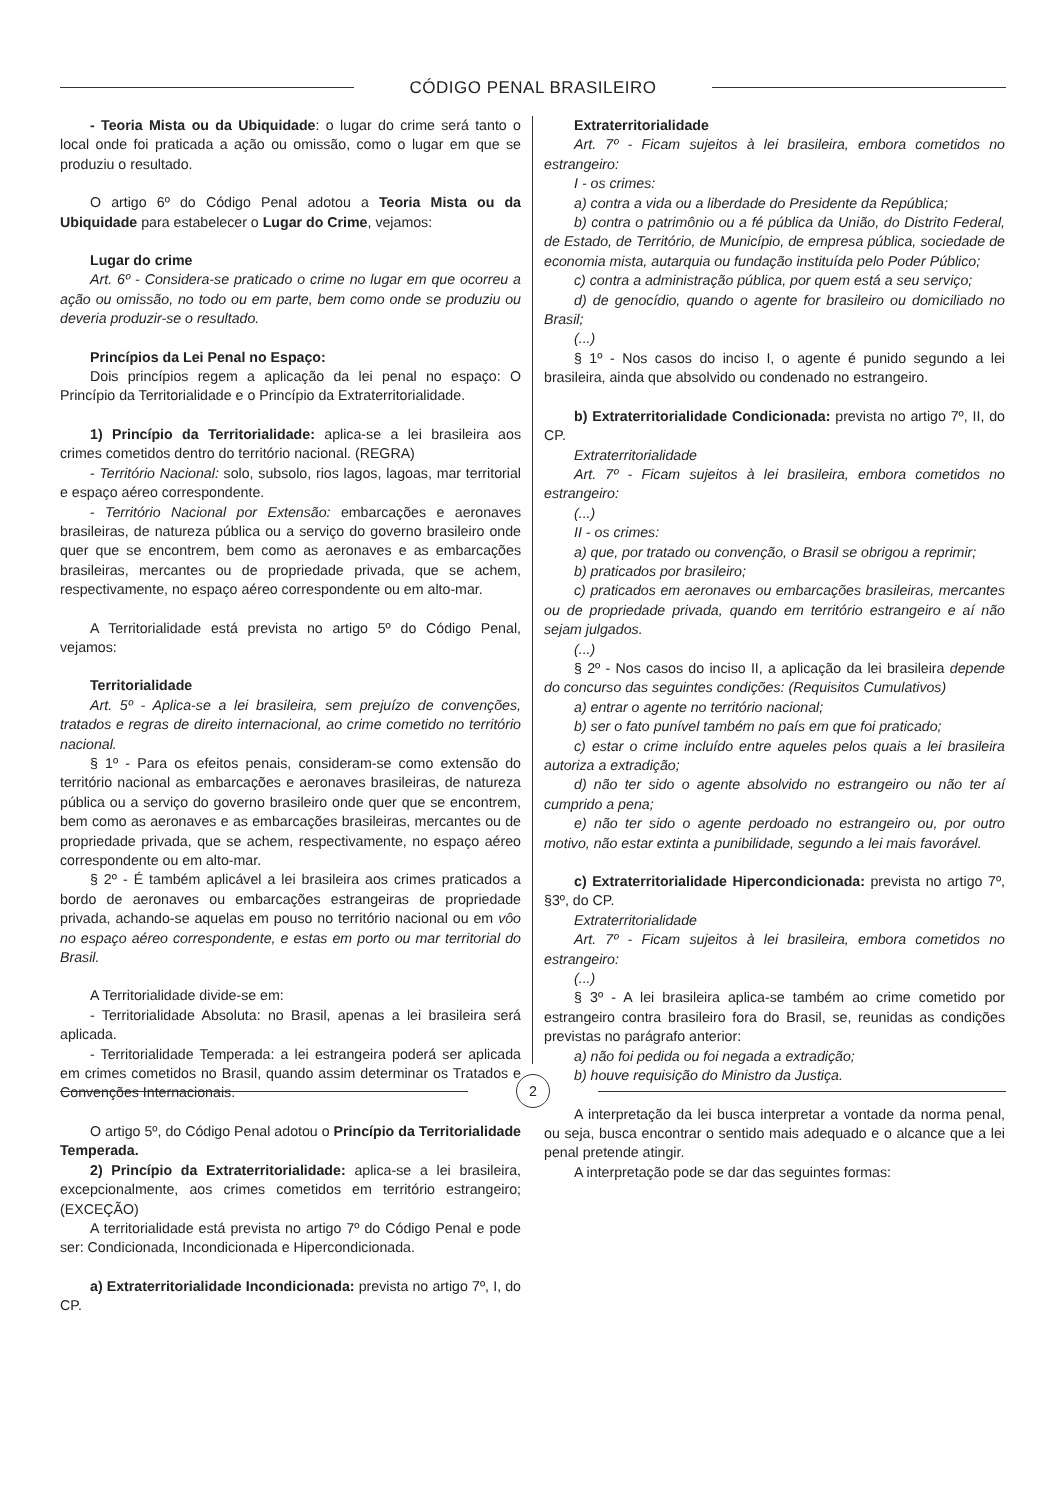CÓDIGO PENAL BRASILEIRO
- Teoria Mista ou da Ubiquidade: o lugar do crime será tanto o local onde foi praticada a ação ou omissão, como o lugar em que se produziu o resultado.
O artigo 6º do Código Penal adotou a Teoria Mista ou da Ubiquidade para estabelecer o Lugar do Crime, vejamos:
Lugar do crime
Art. 6º - Considera-se praticado o crime no lugar em que ocorreu a ação ou omissão, no todo ou em parte, bem como onde se produziu ou deveria produzir-se o resultado.
Princípios da Lei Penal no Espaço:
Dois princípios regem a aplicação da lei penal no espaço: O Princípio da Territorialidade e o Princípio da Extraterritorialidade.
1) Princípio da Territorialidade: aplica-se a lei brasileira aos crimes cometidos dentro do território nacional. (REGRA)
- Território Nacional: solo, subsolo, rios lagos, lagoas, mar territorial e espaço aéreo correspondente.
- Território Nacional por Extensão: embarcações e aeronaves brasileiras, de natureza pública ou a serviço do governo brasileiro onde quer que se encontrem, bem como as aeronaves e as embarcações brasileiras, mercantes ou de propriedade privada, que se achem, respectivamente, no espaço aéreo correspondente ou em alto-mar.
A Territorialidade está prevista no artigo 5º do Código Penal, vejamos:
Territorialidade
Art. 5º - Aplica-se a lei brasileira, sem prejuízo de convenções, tratados e regras de direito internacional, ao crime cometido no território nacional.
§ 1º - Para os efeitos penais, consideram-se como extensão do território nacional as embarcações e aeronaves brasileiras, de natureza pública ou a serviço do governo brasileiro onde quer que se encontrem, bem como as aeronaves e as embarcações brasileiras, mercantes ou de propriedade privada, que se achem, respectivamente, no espaço aéreo correspondente ou em alto-mar.
§ 2º - É também aplicável a lei brasileira aos crimes praticados a bordo de aeronaves ou embarcações estrangeiras de propriedade privada, achando-se aquelas em pouso no território nacional ou em vôo no espaço aéreo correspondente, e estas em porto ou mar territorial do Brasil.
A Territorialidade divide-se em:
- Territorialidade Absoluta: no Brasil, apenas a lei brasileira será aplicada.
- Territorialidade Temperada: a lei estrangeira poderá ser aplicada em crimes cometidos no Brasil, quando assim determinar os Tratados e Convenções Internacionais.
O artigo 5º, do Código Penal adotou o Princípio da Territorialidade Temperada.
2) Princípio da Extraterritorialidade: aplica-se a lei brasileira, excepcionalmente, aos crimes cometidos em território estrangeiro; (EXCEÇÃO)
A territorialidade está prevista no artigo 7º do Código Penal e pode ser: Condicionada, Incondicionada e Hipercondicionada.
a) Extraterritorialidade Incondicionada: prevista no artigo 7º, I, do CP.
Extraterritorialidade
Art. 7º - Ficam sujeitos à lei brasileira, embora cometidos no estrangeiro:
I - os crimes:
a) contra a vida ou a liberdade do Presidente da República;
b) contra o patrimônio ou a fé pública da União, do Distrito Federal, de Estado, de Território, de Município, de empresa pública, sociedade de economia mista, autarquia ou fundação instituída pelo Poder Público;
c) contra a administração pública, por quem está a seu serviço;
d) de genocídio, quando o agente for brasileiro ou domiciliado no Brasil;
(...)
§ 1º - Nos casos do inciso I, o agente é punido segundo a lei brasileira, ainda que absolvido ou condenado no estrangeiro.
b) Extraterritorialidade Condicionada: prevista no artigo 7º, II, do CP.
Extraterritorialidade
Art. 7º - Ficam sujeitos à lei brasileira, embora cometidos no estrangeiro:
(...)
II - os crimes:
a) que, por tratado ou convenção, o Brasil se obrigou a reprimir;
b) praticados por brasileiro;
c) praticados em aeronaves ou embarcações brasileiras, mercantes ou de propriedade privada, quando em território estrangeiro e aí não sejam julgados.
(...)
§ 2º - Nos casos do inciso II, a aplicação da lei brasileira depende do concurso das seguintes condições: (Requisitos Cumulativos)
a) entrar o agente no território nacional;
b) ser o fato punível também no país em que foi praticado;
c) estar o crime incluído entre aqueles pelos quais a lei brasileira autoriza a extradição;
d) não ter sido o agente absolvido no estrangeiro ou não ter aí cumprido a pena;
e) não ter sido o agente perdoado no estrangeiro ou, por outro motivo, não estar extinta a punibilidade, segundo a lei mais favorável.
c) Extraterritorialidade Hipercondicionada: prevista no artigo 7º, §3º, do CP.
Extraterritorialidade
Art. 7º - Ficam sujeitos à lei brasileira, embora cometidos no estrangeiro:
(...)
§ 3º - A lei brasileira aplica-se também ao crime cometido por estrangeiro contra brasileiro fora do Brasil, se, reunidas as condições previstas no parágrafo anterior:
a) não foi pedida ou foi negada a extradição;
b) houve requisição do Ministro da Justiça.
A interpretação da lei busca interpretar a vontade da norma penal, ou seja, busca encontrar o sentido mais adequado e o alcance que a lei penal pretende atingir.
A interpretação pode se dar das seguintes formas:
2